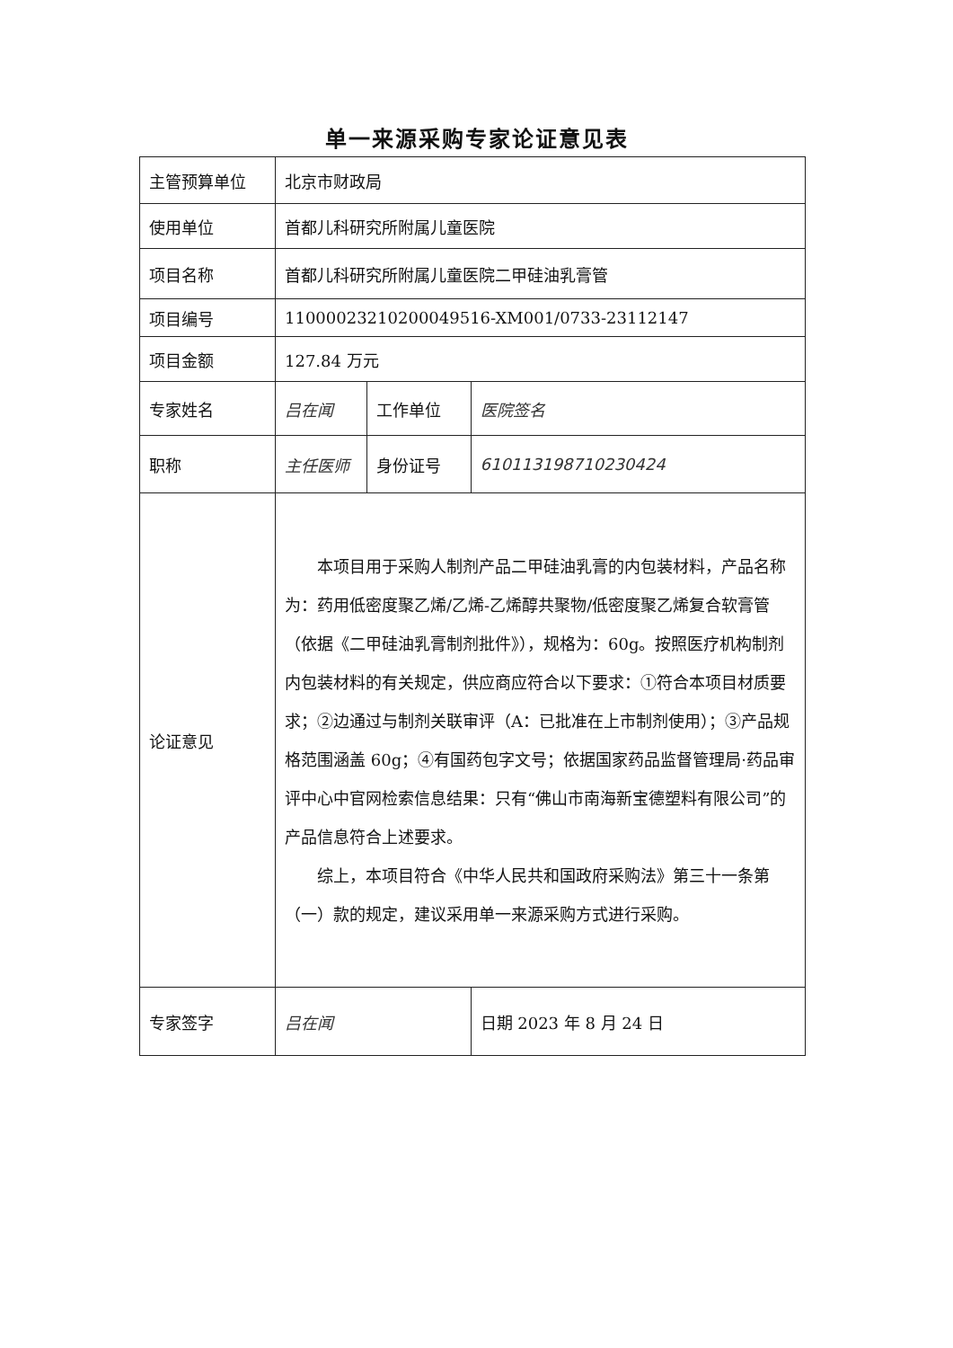单一来源采购专家论证意见表
| 主管预算单位 | 北京市财政局 | | |
| 使用单位 | 首都儿科研究所附属儿童医院 | | |
| 项目名称 | 首都儿科研究所附属儿童医院二甲硅油乳膏管 | | |
| 项目编号 | 11000023210200049516-XM001/0733-23112147 | | |
| 项目金额 | 127.84 万元 | | |
| 专家姓名 | 吕在闻 | 工作单位 | 医院签名 |
| 职称 | 主任医师 | 身份证号 | 610113198710230424 |
| 论证意见 | 本项目用于采购人制剂产品二甲硅油乳膏的内包装材料，产品名称为：药用低密度聚乙烯/乙烯-乙烯醇共聚物/低密度聚乙烯复合软膏管（依据《二甲硅油乳膏制剂批件》），规格为：60g。按照医疗机构制剂内包装材料的有关规定，供应商应符合以下要求：①符合本项目材质要求；②边通过与制剂关联审评（A：已批准在上市制剂使用）；③产品规格范围涵盖 60g；④有国药包字文号；依据国家药品监督管理局·药品审评中心中官网检索信息结果：只有“佛山市南海新宝德塑料有限公司”的产品信息符合上述要求。 综上，本项目符合《中华人民共和国政府采购法》第三十一条第（一）款的规定，建议采用单一来源采购方式进行采购。 | | |
| 专家签字 | 吕在闻 | | 日期 2023 年 8 月 24 日 |